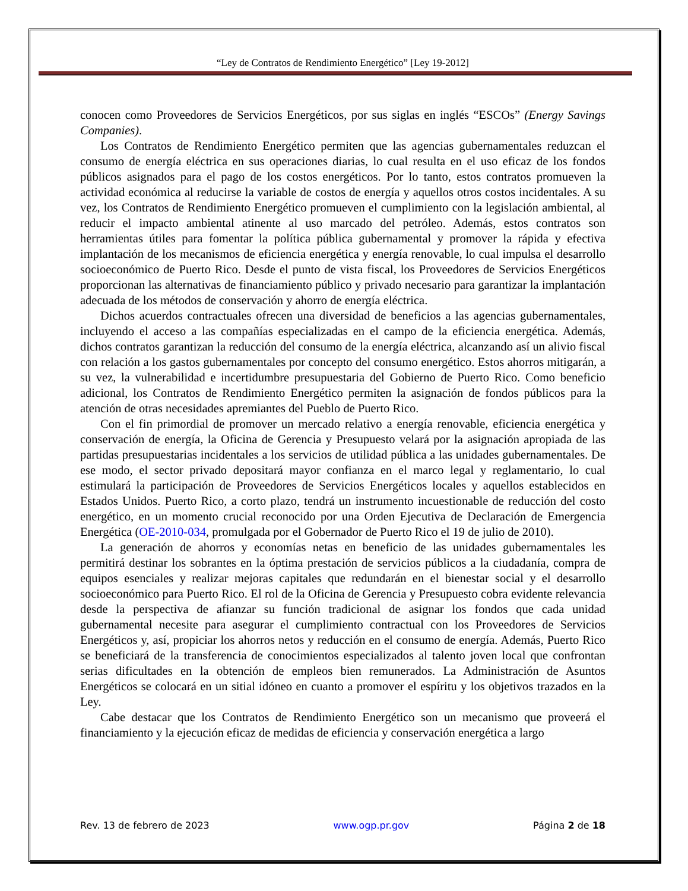“Ley de Contratos de Rendimiento Energético” [Ley 19-2012]
conocen como Proveedores de Servicios Energéticos, por sus siglas en inglés “ESCOs” (Energy Savings Companies).
Los Contratos de Rendimiento Energético permiten que las agencias gubernamentales reduzcan el consumo de energía eléctrica en sus operaciones diarias, lo cual resulta en el uso eficaz de los fondos públicos asignados para el pago de los costos energéticos. Por lo tanto, estos contratos promueven la actividad económica al reducirse la variable de costos de energía y aquellos otros costos incidentales. A su vez, los Contratos de Rendimiento Energético promueven el cumplimiento con la legislación ambiental, al reducir el impacto ambiental atinente al uso marcado del petróleo. Además, estos contratos son herramientas útiles para fomentar la política pública gubernamental y promover la rápida y efectiva implantación de los mecanismos de eficiencia energética y energía renovable, lo cual impulsa el desarrollo socioeconómico de Puerto Rico. Desde el punto de vista fiscal, los Proveedores de Servicios Energéticos proporcionan las alternativas de financiamiento público y privado necesario para garantizar la implantación adecuada de los métodos de conservación y ahorro de energía eléctrica.
Dichos acuerdos contractuales ofrecen una diversidad de beneficios a las agencias gubernamentales, incluyendo el acceso a las compañías especializadas en el campo de la eficiencia energética. Además, dichos contratos garantizan la reducción del consumo de la energía eléctrica, alcanzando así un alivio fiscal con relación a los gastos gubernamentales por concepto del consumo energético. Estos ahorros mitigarán, a su vez, la vulnerabilidad e incertidumbre presupuestaria del Gobierno de Puerto Rico. Como beneficio adicional, los Contratos de Rendimiento Energético permiten la asignación de fondos públicos para la atención de otras necesidades apremiantes del Pueblo de Puerto Rico.
Con el fin primordial de promover un mercado relativo a energía renovable, eficiencia energética y conservación de energía, la Oficina de Gerencia y Presupuesto velará por la asignación apropiada de las partidas presupuestarias incidentales a los servicios de utilidad pública a las unidades gubernamentales. De ese modo, el sector privado depositará mayor confianza en el marco legal y reglamentario, lo cual estimulará la participación de Proveedores de Servicios Energéticos locales y aquellos establecidos en Estados Unidos. Puerto Rico, a corto plazo, tendrá un instrumento incuestionable de reducción del costo energético, en un momento crucial reconocido por una Orden Ejecutiva de Declaración de Emergencia Energética (OE-2010-034, promulgada por el Gobernador de Puerto Rico el 19 de julio de 2010).
La generación de ahorros y economías netas en beneficio de las unidades gubernamentales les permitirá destinar los sobrantes en la óptima prestación de servicios públicos a la ciudadanía, compra de equipos esenciales y realizar mejoras capitales que redundarán en el bienestar social y el desarrollo socioeconómico para Puerto Rico. El rol de la Oficina de Gerencia y Presupuesto cobra evidente relevancia desde la perspectiva de afianzar su función tradicional de asignar los fondos que cada unidad gubernamental necesite para asegurar el cumplimiento contractual con los Proveedores de Servicios Energéticos y, así, propiciar los ahorros netos y reducción en el consumo de energía. Además, Puerto Rico se beneficiará de la transferencia de conocimientos especializados al talento joven local que confrontan serias dificultades en la obtención de empleos bien remunerados. La Administración de Asuntos Energéticos se colocará en un sitial idóneo en cuanto a promover el espíritu y los objetivos trazados en la Ley.
Cabe destacar que los Contratos de Rendimiento Energético son un mecanismo que proveerá el financiamiento y la ejecución eficaz de medidas de eficiencia y conservación energética a largo
Rev. 13 de febrero de 2023 www.ogp.pr.gov Página 2 de 18